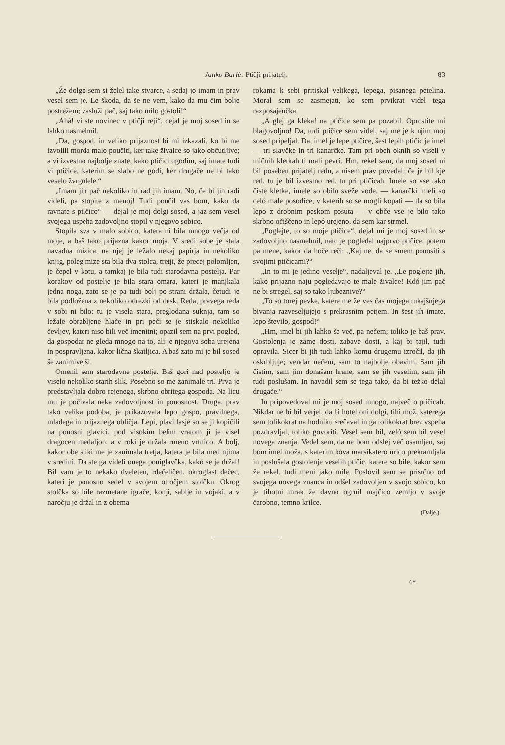Janko Barlè: Ptičji prijatelj. 83
„Že dolgo sem si želel take stvarce, a sedaj jo imam in prav vesel sem je. Le škoda, da še ne vem, kako da mu čim bolje postrežem; zasluži pač, saj tako milo gostoli!“
„Ahá! vi ste novinec v ptičji reji“, dejal je moj sosed in se lahko nasmehnil.
„Da, gospod, in veliko prijaznost bi mi izkazali, ko bi me izvolili morda malo poučiti, ker take živalce so jako občutljive; a vi izvestno najbolje znate, kako ptičici ugodim, saj imate tudi vi ptičice, katerim se slabo ne godi, ker drugače ne bi tako veselo žvrgolele.“
„Imam jih pač nekoliko in rad jih imam. No, če bi jih radi videli, pa stopite z menoj! Tudi poučil vas bom, kako da ravnate s ptičico“ — dejal je moj dolgi sosed, a jaz sem vesel svojega uspeha zadovoljno stopil v njegovo sobico.
Stopila sva v malo sobico, katera ni bila mnogo večja od moje, a baš tako prijazna kakor moja. V sredi sobe je stala navadna mizica, na njej je ležalo nekaj papirja in nekoliko knjig, poleg mize sta bila dva stolca, tretji, že precej polomljen, je čepel v kotu, a tamkaj je bila tudi starodavna postelja. Par korakov od postelje je bila stara omara, kateri je manjkala jedna noga, zato se je pa tudi bolj po strani držala, četudi je bila podložena z nekoliko odrezki od desk. Reda, pravega reda v sobi ni bilo: tu je visela stara, preglodana suknja, tam so ležale obrabljene hlače in pri peči se je stiskalo nekoliko čevljev, kateri niso bili več imenitni; opazil sem na prvi pogled, da gospodar ne gleda mnogo na to, ali je njegova soba urejena in pospravljena, kakor lična škatljica. A baš zato mi je bil sosed še zanimivejši.
Omenil sem starodavne postelje. Baš gori nad posteljo je viselo nekoliko starih slik. Posebno so me zanimale tri. Prva je predstavljala dobro rejenega, skrbno obritega gospoda. Na licu mu je počivala neka zadovoljnost in ponosnost. Druga, prav tako velika podoba, je prikazovala lepo gospo, pravilnega, mladega in prijaznega obličja. Lepi, plavi lasjé so se ji kopičili na ponosni glavici, pod visokim belim vratom ji je visel dragocen medaljon, a v roki je držala rmeno vrtnico. A bolj, kakor obe sliki me je zanimala tretja, katera je bila med njima v sredini. Da ste ga videli onega poniglavčka, kakó se je držal! Bil vam je to nekako dveleten, rdečeličen, okroglast dečec, kateri je ponosno sedel v svojem otročjem stolčku. Okrog stolčka so bile razmetane igrače, konji, sablje in vojaki, a v naročju je držal in z obema
rokama k sebi pritiskal velikega, lepega, pisanega petelina. Moral sem se zasmejati, ko sem prvikrat videl tega razposajenčka.
„A glej ga kleka! na ptičice sem pa pozabil. Oprostite mi blagovoljno! Da, tudi ptičice sem videl, saj me je k njim moj sosed pripeljal. Da, imel je lepe ptičice, šest lepih ptičic je imel — tri slavčke in tri kanarčke. Tam pri obeh oknih so viseli v mičnih kletkah ti mali pevci. Hm, rekel sem, da moj sosed ni bil poseben prijatelj redu, a nisem prav povedal: če je bil kje red, tu je bil izvestno red, tu pri ptičicah. Imele so vse tako čiste kletke, imele so obilo sveže vode, — kanarčki imeli so celó male posodice, v katerih so se mogli kopati — tla so bila lepo z drobnim peskom posuta — v obče vse je bilo tako skrbno očiščeno in lepó urejeno, da sem kar strmel.
„Poglejte, to so moje ptičice“, dejal mi je moj sosed in se zadovoljno nasmehnil, nato je pogledal najprvo ptičice, potem pa mene, kakor da hoče reči: „Kaj ne, da se smem ponositi s svojimi ptičicami?“
„In to mi je jedino veselje“, nadaljeval je. „Le poglejte jih, kako prijazno naju pogledavajo te male živalce! Kdó jim pač ne bi stregel, saj so tako ljubeznive?“
„To so torej pevke, katere me že ves čas mojega tukajšnjega bivanja razveseljujejo s prekrasnim petjem. In šest jih imate, lepo število, gospod!“
„Hm, imel bi jih lahko še več, pa nečem; toliko je baš prav. Gostolenja je zame dosti, zabave dosti, a kaj bi tajil, tudi opravila. Sicer bi jih tudi lahko komu drugemu izročil, da jih oskrbljuje; vendar nečem, sam to najbolje obavim. Sam jih čistim, sam jim donašam hrane, sam se jih veselim, sam jih tudi poslušam. In navadil sem se tega tako, da bi težko delal drugače.“
In pripovedoval mi je moj sosed mnogo, največ o ptičicah. Nikdar ne bi bil verjel, da bi hotel oni dolgi, tihi mož, katerega sem tolikokrat na hodniku srečaval in ga tolikokrat brez vspeha pozdravljal, toliko govoriti. Vesel sem bil, zeló sem bil vesel novega znanja. Vedel sem, da ne bom odslej več osamljen, saj bom imel moža, s katerim bova marsikatero urico prekramljala in poslušala gostolenje veselih ptičic, katere so bile, kakor sem že rekel, tudi meni jako mile. Poslovil sem se prisrčno od svojega novega znanca in odšel zadovoljen v svojo sobico, ko je tihotni mrak že davno ogrnil majčico zemljo v svoje čarobno, temno krilce.
(Dalje.)
6*